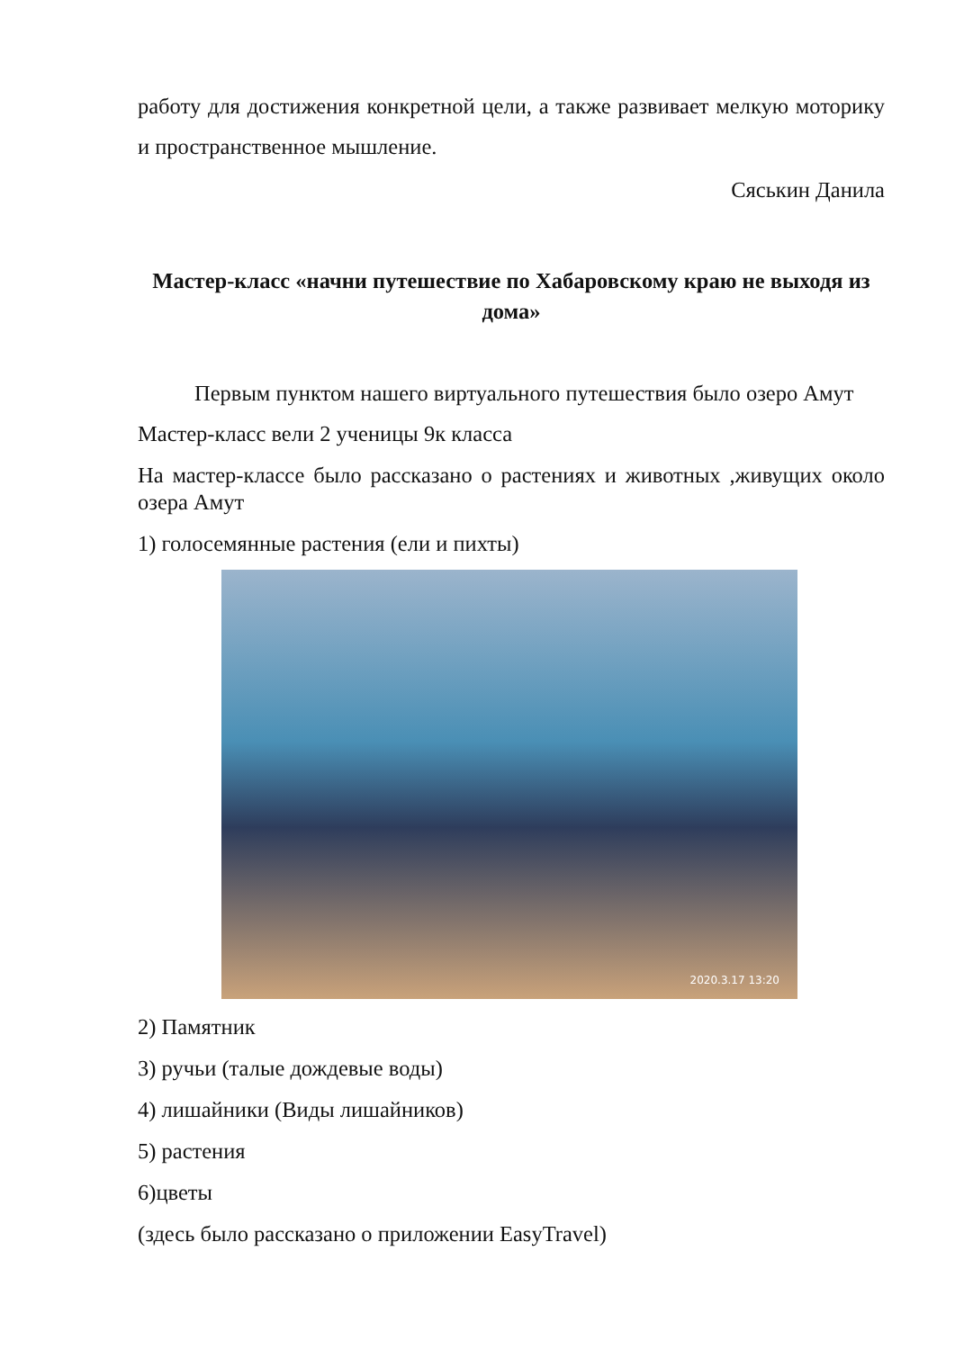работу для достижения конкретной цели, а также развивает мелкую моторику и пространственное мышление.
Сяськин Данила
Мастер-класс «начни путешествие по Хабаровскому краю не выходя из дома»
Первым пунктом нашего виртуального путешествия было озеро Амут
Мастер-класс вели 2 ученицы 9к класса
На мастер-классе было рассказано о растениях и животных ,живущих около озера Амут
1) голосемянные растения (ели и пихты)
2020.3.17 13:20
2) Памятник
3) ручьи (талые дождевые воды)
4) лишайники (Виды лишайников)
5) растения
6)цветы
(здесь было рассказано о приложении EasyTravel)